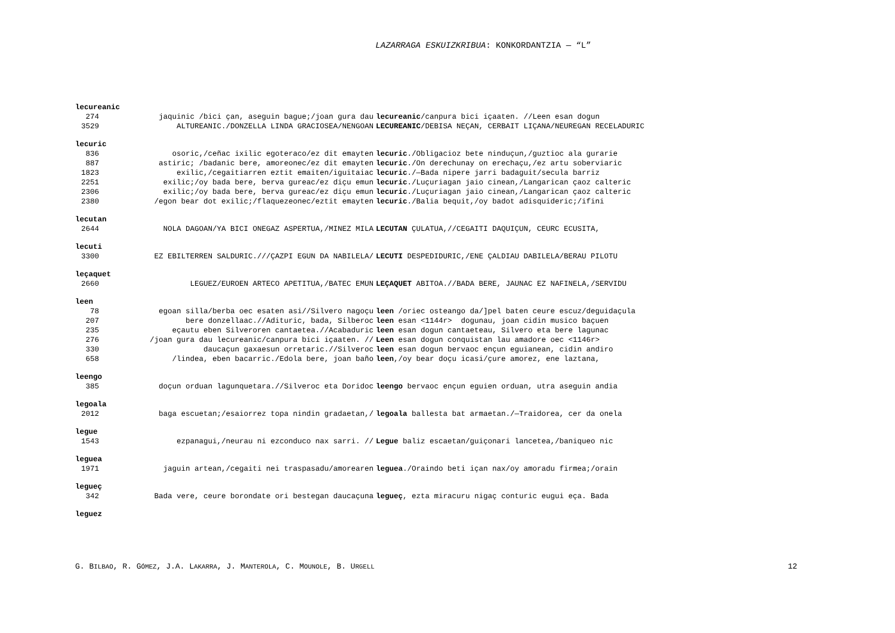LAZARRAGA ESKUIZKRIBUA: KONKORDANTZIA — “L”
lecureanic
274 jaquinic /bici çan, aseguin bague;/joan gura dau lecureanic/canpura bici içaaten. //Leen esan dogun
3529 ALTUREANIC./DONZELLA LINDA GRACIOSEA/NENGOAN LECUREANIC/DEBISA NEÇAN, CERBAIT LIÇANA/NEUREGAN RECELADURIC
lecuric
836 osoric,/ceñac ixilic egoteraco/ez dit emayten lecuric./Obligacioz bete ninduçun,/guztioc ala gurarie
887 astiric; /badanic bere, amoreonec/ez dit emayten lecuric./On derechunay on erechaçu,/ez artu soberviaric
1823 exilic,/cegaitiarren eztit emaiten/iguitaiac lecuric./—Bada nipere jarri badaguit/secula barriz
2251 exilic;/oy bada bere, berva gureac/ez diçu emun lecuric./Luçuriagan jaio cinean,/Langarican çaoz calteric
2306 exilic;/oy bada bere, berva gureac/ez diçu emun lecuric./Luçuriagan jaio cinean,/Langarican çaoz calteric
2380 /egon bear dot exilic;/flaquezeonec/eztit emayten lecuric./Balia bequit,/oy badot adisquideric;/ifini
lecutan
2644 NOLA DAGOAN/YA BICI ONEGAZ ASPERTUA,/MINEZ MILA LECUTAN ÇULATUA,//CEGAITI DAQUIÇUN, CEURC ECUSITA,
lecuti
3300 EZ EBILTERREN SALDURIC.///ÇAZPI EGUN DA NABILELA/ LECUTI DESPEDIDURIC,/ENE ÇALDIAU DABILELA/BERAU PILOTU
leçaquet
2660 LEGUEZ/EUROEN ARTECO APETITUA,/BATEC EMUN LEÇAQUET ABITOA.//BADA BERE, JAUNAC EZ NAFINELA,/SERVIDU
leen
78 egoan silla/berba oec esaten asi//Silvero nagoçu leen /oriec osteango da/]pel baten ceure escuz/deguidaçula
207 bere donzellaac.//Adituric, bada, Silberoc leen esan <1144r> dogunau, joan cidin musico baçuen
235 eçautu eben Silveroren cantaetea.//Acabaduric leen esan dogun cantaeteau, Silvero eta bere lagunac
276 /joan gura dau lecureanic/canpura bici içaaten. // Leen esan dogun conquistan lau amadore oec <1146r>
330 daucaçun gaxaesun orretaric.//Silveroc leen esan dogun bervaoc ençun eguianean, cidin andiro
658 /lindea, eben bacarric./Edola bere, joan baño leen,/oy bear doçu icasi/çure amorez, ene laztana,
leengo
385 doçun orduan lagunquetara.//Silveroc eta Doridoc leengo bervaoc ençun eguien orduan, utra aseguin andia
legoala
2012 baga escuetan;/esaiorrez topa nindin gradaetan,/ legoala ballesta bat armaetan./—Traidorea, cer da onela
legue
1543 ezpanagui,/neurau ni ezconduco nax sarri. // Legue baliz escaetan/guiçonari lancetea,/baniqueo nic
leguea
1971 jaguin artean,/cegaiti nei traspasadu/amorearen leguea./Oraindo beti içan nax/oy amoradu firmea;/orain
legueç
342 Bada vere, ceure borondate ori bestegan daucaçuna legueç, ezta miracuru nigaç conturic eugui eça. Bada
leguez
G. BILBAO, R. GÓMEZ, J.A. LAKARRA, J. MANTEROLA, C. MOUNOLE, B. URGELL 12